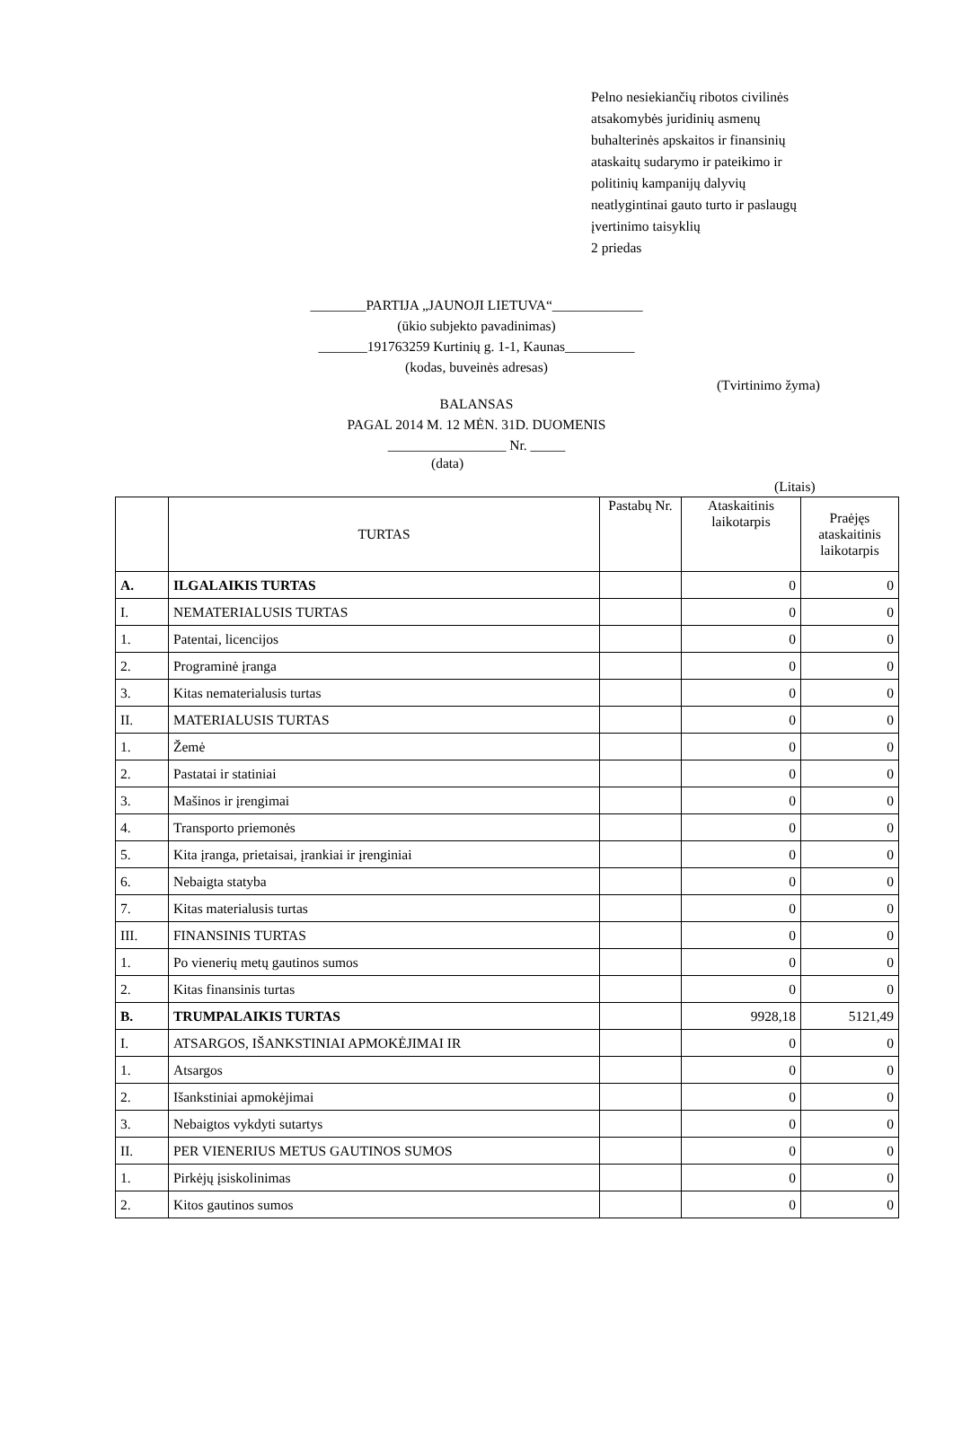Pelno nesiekiančių ribotos civilinės
atsakomybės juridinių asmenų
buhalterinės apskaitos ir finansinių
ataskaitų sudarymo ir pateikimo ir
politinių kampanijų dalyvių
neatlygintinai gauto turto ir paslaugų
įvertinimo taisyklių
2 priedas
________PARTIJA „JAUNOJI LIETUVA“_____________
(ūkio subjekto pavadinimas)
_______191763259 Kurtinių g. 1-1, Kaunas__________
(kodas, buveinės adresas)
(Tvirtinimo žyma)
BALANSAS
PAGAL 2014 M. 12 MĖN. 31D. DUOMENIS
_________________ Nr. _____
(data)
(Litais)
| | TURTAS | Pastabų Nr. | Ataskaitinis laikotarpis | Praėjęs ataskaitinis laikotarpis |
| --- | --- | --- | --- | --- |
| A. | ILGALAIKIS TURTAS | | 0 | 0 |
| I. | NEMATERIALUSIS TURTAS | | 0 | 0 |
| 1. | Patentai, licencijos | | 0 | 0 |
| 2. | Programinė įranga | | 0 | 0 |
| 3. | Kitas nematerialusis turtas | | 0 | 0 |
| II. | MATERIALUSIS TURTAS | | 0 | 0 |
| 1. | Žemė | | 0 | 0 |
| 2. | Pastatai ir statiniai | | 0 | 0 |
| 3. | Mašinos ir įrengimai | | 0 | 0 |
| 4. | Transporto priemonės | | 0 | 0 |
| 5. | Kita įranga, prietaisai, įrankiai ir įrenginiai | | 0 | 0 |
| 6. | Nebaigta statyba | | 0 | 0 |
| 7. | Kitas materialusis turtas | | 0 | 0 |
| III. | FINANSINIS TURTAS | | 0 | 0 |
| 1. | Po vienerių metų gautinos sumos | | 0 | 0 |
| 2. | Kitas finansinis turtas | | 0 | 0 |
| B. | TRUMPALAIKIS TURTAS | | 9928,18 | 5121,49 |
| I. | ATSARGOS, IŠANKSTINIAI APMOKĖJIMAI IR | | 0 | 0 |
| 1. | Atsargos | | 0 | 0 |
| 2. | Išankstiniai apmokėjimai | | 0 | 0 |
| 3. | Nebaigtos vykdyti sutartys | | 0 | 0 |
| II. | PER VIENERIUS METUS GAUTINOS SUMOS | | 0 | 0 |
| 1. | Pirkėjų įsiskolinimas | | 0 | 0 |
| 2. | Kitos gautinos sumos | | 0 | 0 |